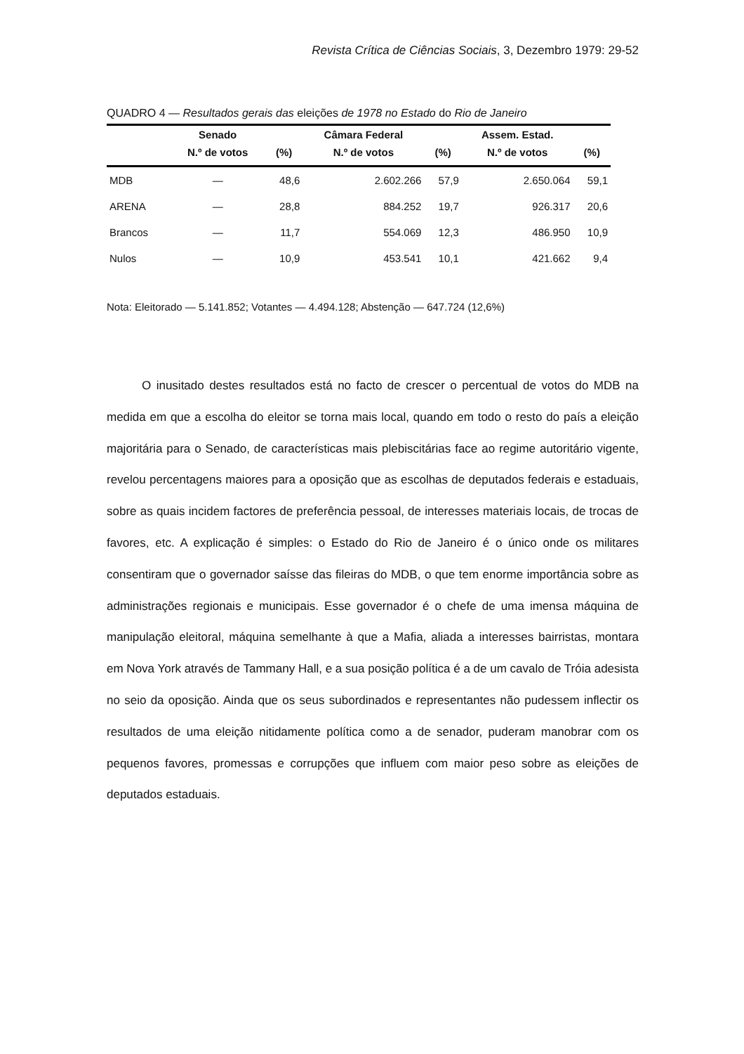Revista Crítica de Ciências Sociais, 3, Dezembro 1979: 29-52
QUADRO 4 — Resultados gerais das eleições de 1978 no Estado do Rio de Janeiro
| | Senado | | Câmara Federal | | Assem. Estad. | |
| --- | --- | --- | --- | --- | --- | --- |
| | N.º de votos | (%) | N.º de votos | (%) | N.º de votos | (%) |
| MDB | — | 48,6 | 2.602.266 | 57,9 | 2.650.064 | 59,1 |
| ARENA | — | 28,8 | 884.252 | 19,7 | 926.317 | 20,6 |
| Brancos | — | 11,7 | 554.069 | 12,3 | 486.950 | 10,9 |
| Nulos | — | 10,9 | 453.541 | 10,1 | 421.662 | 9,4 |
Nota: Eleitorado — 5.141.852; Votantes — 4.494.128; Abstenção — 647.724 (12,6%)
O inusitado destes resultados está no facto de crescer o percentual de votos do MDB na medida em que a escolha do eleitor se torna mais local, quando em todo o resto do país a eleição majoritária para o Senado, de características mais plebiscitárias face ao regime autoritário vigente, revelou percentagens maiores para a oposição que as escolhas de deputados federais e estaduais, sobre as quais incidem factores de preferência pessoal, de interesses materiais locais, de trocas de favores, etc. A explicação é simples: o Estado do Rio de Janeiro é o único onde os militares consentiram que o governador saísse das fileiras do MDB, o que tem enorme importância sobre as administrações regionais e municipais. Esse governador é o chefe de uma imensa máquina de manipulação eleitoral, máquina semelhante à que a Mafia, aliada a interesses bairristas, montara em Nova York através de Tammany Hall, e a sua posição política é a de um cavalo de Tróia adesista no seio da oposição. Ainda que os seus subordinados e representantes não pudessem inflectir os resultados de uma eleição nitidamente política como a de senador, puderam manobrar com os pequenos favores, promessas e corrupções que influem com maior peso sobre as eleições de deputados estaduais.